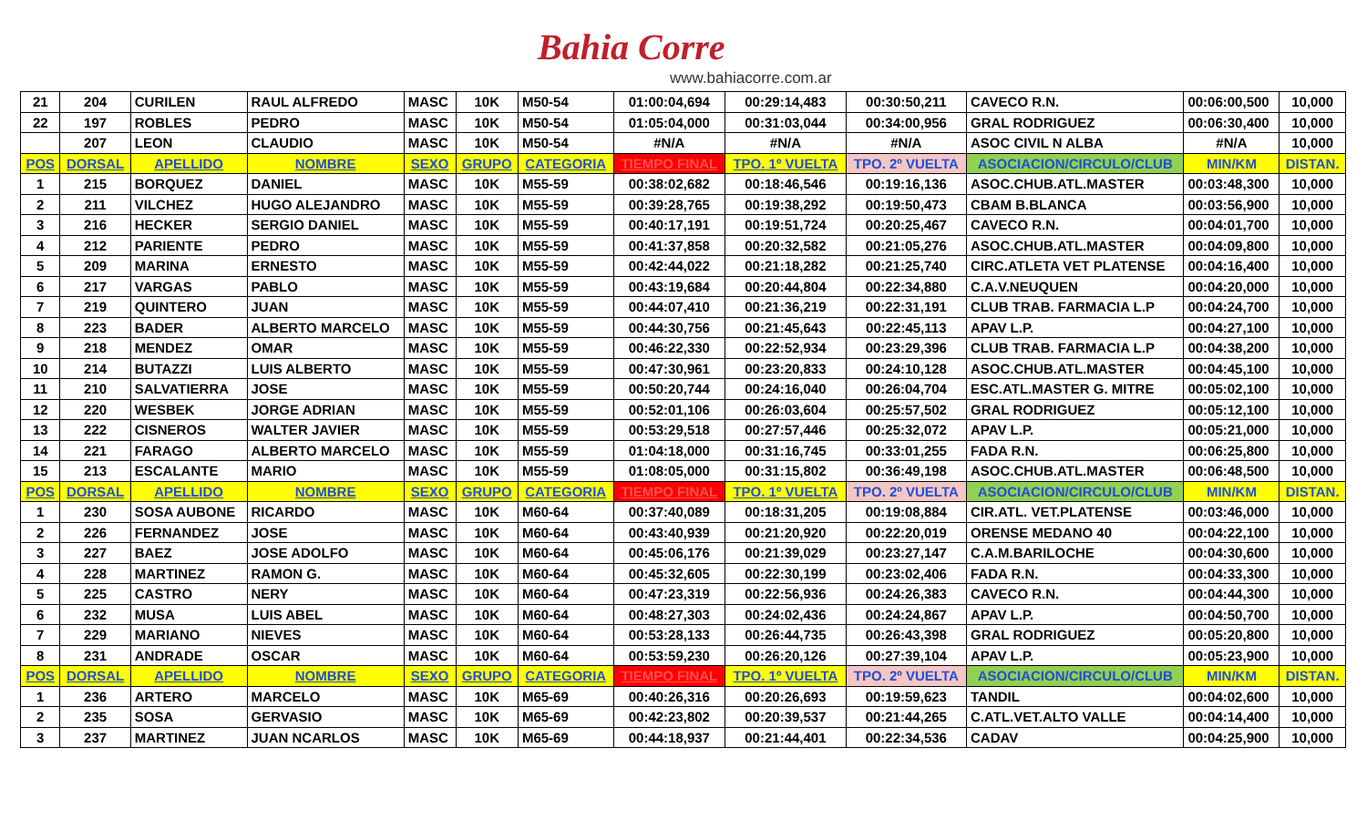Bahia Corre
www.bahiacorre.com.ar
| 21 | 204 | CURILEN | RAUL ALFREDO | MASC | 10K | M50-54 | 01:00:04,694 | 00:29:14,483 | 00:30:50,211 | CAVECO R.N. | 00:06:00,500 | 10,000 |
| 22 | 197 | ROBLES | PEDRO | MASC | 10K | M50-54 | 01:05:04,000 | 00:31:03,044 | 00:34:00,956 | GRAL RODRIGUEZ | 00:06:30,400 | 10,000 |
| | 207 | LEON | CLAUDIO | MASC | 10K | M50-54 | #N/A | #N/A | #N/A | ASOC CIVIL N ALBA | #N/A | 10,000 |
| POS | DORSAL | APELLIDO | NOMBRE | SEXO | GRUPO | CATEGORIA | TIEMPO FINAL | TPO. 1º VUELTA | TPO. 2º VUELTA | ASOCIACION/CIRCULO/CLUB | MIN/KM | DISTAN. |
| 1 | 215 | BORQUEZ | DANIEL | MASC | 10K | M55-59 | 00:38:02,682 | 00:18:46,546 | 00:19:16,136 | ASOC.CHUB.ATL.MASTER | 00:03:48,300 | 10,000 |
| 2 | 211 | VILCHEZ | HUGO ALEJANDRO | MASC | 10K | M55-59 | 00:39:28,765 | 00:19:38,292 | 00:19:50,473 | CBAM B.BLANCA | 00:03:56,900 | 10,000 |
| 3 | 216 | HECKER | SERGIO DANIEL | MASC | 10K | M55-59 | 00:40:17,191 | 00:19:51,724 | 00:20:25,467 | CAVECO R.N. | 00:04:01,700 | 10,000 |
| 4 | 212 | PARIENTE | PEDRO | MASC | 10K | M55-59 | 00:41:37,858 | 00:20:32,582 | 00:21:05,276 | ASOC.CHUB.ATL.MASTER | 00:04:09,800 | 10,000 |
| 5 | 209 | MARINA | ERNESTO | MASC | 10K | M55-59 | 00:42:44,022 | 00:21:18,282 | 00:21:25,740 | CIRC.ATLETA VET PLATENSE | 00:04:16,400 | 10,000 |
| 6 | 217 | VARGAS | PABLO | MASC | 10K | M55-59 | 00:43:19,684 | 00:20:44,804 | 00:22:34,880 | C.A.V.NEUQUEN | 00:04:20,000 | 10,000 |
| 7 | 219 | QUINTERO | JUAN | MASC | 10K | M55-59 | 00:44:07,410 | 00:21:36,219 | 00:22:31,191 | CLUB TRAB. FARMACIA L.P | 00:04:24,700 | 10,000 |
| 8 | 223 | BADER | ALBERTO MARCELO | MASC | 10K | M55-59 | 00:44:30,756 | 00:21:45,643 | 00:22:45,113 | APAV L.P. | 00:04:27,100 | 10,000 |
| 9 | 218 | MENDEZ | OMAR | MASC | 10K | M55-59 | 00:46:22,330 | 00:22:52,934 | 00:23:29,396 | CLUB TRAB. FARMACIA L.P | 00:04:38,200 | 10,000 |
| 10 | 214 | BUTAZZI | LUIS ALBERTO | MASC | 10K | M55-59 | 00:47:30,961 | 00:23:20,833 | 00:24:10,128 | ASOC.CHUB.ATL.MASTER | 00:04:45,100 | 10,000 |
| 11 | 210 | SALVATIERRA | JOSE | MASC | 10K | M55-59 | 00:50:20,744 | 00:24:16,040 | 00:26:04,704 | ESC.ATL.MASTER G. MITRE | 00:05:02,100 | 10,000 |
| 12 | 220 | WESBEK | JORGE ADRIAN | MASC | 10K | M55-59 | 00:52:01,106 | 00:26:03,604 | 00:25:57,502 | GRAL RODRIGUEZ | 00:05:12,100 | 10,000 |
| 13 | 222 | CISNEROS | WALTER JAVIER | MASC | 10K | M55-59 | 00:53:29,518 | 00:27:57,446 | 00:25:32,072 | APAV L.P. | 00:05:21,000 | 10,000 |
| 14 | 221 | FARAGO | ALBERTO MARCELO | MASC | 10K | M55-59 | 01:04:18,000 | 00:31:16,745 | 00:33:01,255 | FADA R.N. | 00:06:25,800 | 10,000 |
| 15 | 213 | ESCALANTE | MARIO | MASC | 10K | M55-59 | 01:08:05,000 | 00:31:15,802 | 00:36:49,198 | ASOC.CHUB.ATL.MASTER | 00:06:48,500 | 10,000 |
| POS | DORSAL | APELLIDO | NOMBRE | SEXO | GRUPO | CATEGORIA | TIEMPO FINAL | TPO. 1º VUELTA | TPO. 2º VUELTA | ASOCIACION/CIRCULO/CLUB | MIN/KM | DISTAN. |
| 1 | 230 | SOSA AUBONE | RICARDO | MASC | 10K | M60-64 | 00:37:40,089 | 00:18:31,205 | 00:19:08,884 | CIR.ATL. VET.PLATENSE | 00:03:46,000 | 10,000 |
| 2 | 226 | FERNANDEZ | JOSE | MASC | 10K | M60-64 | 00:43:40,939 | 00:21:20,920 | 00:22:20,019 | ORENSE MEDANO 40 | 00:04:22,100 | 10,000 |
| 3 | 227 | BAEZ | JOSE ADOLFO | MASC | 10K | M60-64 | 00:45:06,176 | 00:21:39,029 | 00:23:27,147 | C.A.M.BARILOCHE | 00:04:30,600 | 10,000 |
| 4 | 228 | MARTINEZ | RAMON G. | MASC | 10K | M60-64 | 00:45:32,605 | 00:22:30,199 | 00:23:02,406 | FADA R.N. | 00:04:33,300 | 10,000 |
| 5 | 225 | CASTRO | NERY | MASC | 10K | M60-64 | 00:47:23,319 | 00:22:56,936 | 00:24:26,383 | CAVECO R.N. | 00:04:44,300 | 10,000 |
| 6 | 232 | MUSA | LUIS ABEL | MASC | 10K | M60-64 | 00:48:27,303 | 00:24:02,436 | 00:24:24,867 | APAV L.P. | 00:04:50,700 | 10,000 |
| 7 | 229 | MARIANO | NIEVES | MASC | 10K | M60-64 | 00:53:28,133 | 00:26:44,735 | 00:26:43,398 | GRAL RODRIGUEZ | 00:05:20,800 | 10,000 |
| 8 | 231 | ANDRADE | OSCAR | MASC | 10K | M60-64 | 00:53:59,230 | 00:26:20,126 | 00:27:39,104 | APAV L.P. | 00:05:23,900 | 10,000 |
| POS | DORSAL | APELLIDO | NOMBRE | SEXO | GRUPO | CATEGORIA | TIEMPO FINAL | TPO. 1º VUELTA | TPO. 2º VUELTA | ASOCIACION/CIRCULO/CLUB | MIN/KM | DISTAN. |
| 1 | 236 | ARTERO | MARCELO | MASC | 10K | M65-69 | 00:40:26,316 | 00:20:26,693 | 00:19:59,623 | TANDIL | 00:04:02,600 | 10,000 |
| 2 | 235 | SOSA | GERVASIO | MASC | 10K | M65-69 | 00:42:23,802 | 00:20:39,537 | 00:21:44,265 | C.ATL.VET.ALTO VALLE | 00:04:14,400 | 10,000 |
| 3 | 237 | MARTINEZ | JUAN NCARLOS | MASC | 10K | M65-69 | 00:44:18,937 | 00:21:44,401 | 00:22:34,536 | CADAV | 00:04:25,900 | 10,000 |